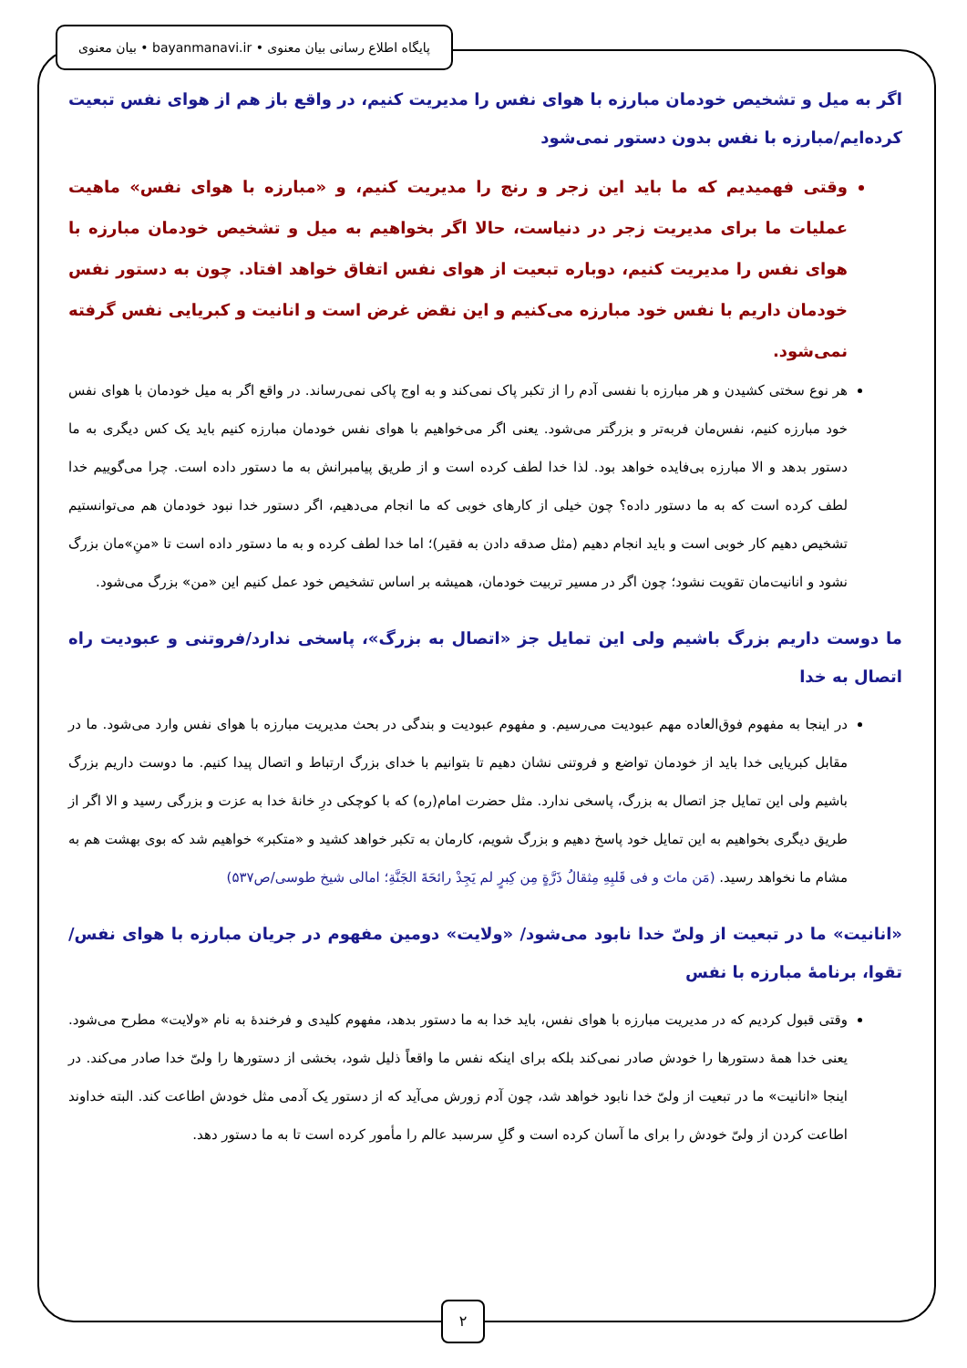پایگاه اطلاع رسانی بیان معنوی • bayanmanavi.ir • بیان معنوی
اگر به میل و تشخیص خودمان مبارزه با هوای نفس را مدیریت کنیم، در واقع باز هم از هوای نفس تبعیت کرده‌ایم/مبارزه با نفس بدون دستور نمی‌شود
وقتی فهمیدیم که ما باید این زجر و رنج را مدیریت کنیم، و «مبارزه با هوای نفس» ماهیت عملیات ما برای مدیریت زجر در دنیاست، حالا اگر بخواهیم به میل و تشخیص خودمان مبارزه با هوای نفس را مدیریت کنیم، دوباره تبعیت از هوای نفس اتفاق خواهد افتاد. چون به دستور نفس خودمان داریم با نفس خود مبارزه می‌کنیم و این نقض غرض است و انانیت و کبریایی نفس گرفته نمی‌شود.
هر نوع سختی کشیدن و هر مبارزه با نفسی آدم را از تکبر پاک نمی‌کند و به اوج پاکی نمی‌رساند. در واقع اگر به میل خودمان با هوای نفس خود مبارزه کنیم، نفس‌مان فربه‌تر و بزرگتر می‌شود. یعنی اگر می‌خواهیم با هوای نفس خودمان مبارزه کنیم باید یک کس دیگری به ما دستور بدهد و الا مبارزه بی‌فایده خواهد بود. لذا خدا لطف کرده است و از طریق پیامبرانش به ما دستور داده است. چرا می‌گوییم خدا لطف کرده است که به ما دستور داده؟ چون خیلی از کارهای خوبی که ما انجام می‌دهیم، اگر دستور خدا نبود خودمان هم می‌توانستیم تشخیص دهیم کار خوبی است و باید انجام دهیم (مثل صدقه دادن به فقیر)؛ اما خدا لطف کرده و به ما دستور داده است تا «منِ»مان بزرگ نشود و انانیت‌مان تقویت نشود؛ چون اگر در مسیر تربیت خودمان، همیشه بر اساس تشخیص خود عمل کنیم این «من» بزرگ می‌شود.
ما دوست داریم بزرگ باشیم ولی این تمایل جز «اتصال به بزرگ»، پاسخی ندارد/فروتنی و عبودیت راه اتصال به خدا
در اینجا به مفهوم فوق‌العاده مهم عبودیت می‌رسیم. و مفهوم عبودیت و بندگی در بحث مدیریت مبارزه با هوای نفس وارد می‌شود. ما در مقابل کبریایی خدا باید از خودمان تواضع و فروتنی نشان دهیم تا بتوانیم با خدای بزرگ ارتباط و اتصال پیدا کنیم. ما دوست داریم بزرگ باشیم ولی این تمایل جز اتصال به بزرگ، پاسخی ندارد. مثل حضرت امام(ره) که با کوچکی درِ خانهٔ خدا به عزت و بزرگی رسید و الا اگر از طریق دیگری بخواهیم به این تمایل خود پاسخ دهیم و بزرگ شویم، کارمان به تکبر خواهد کشید و «متکبر» خواهیم شد که بوی بهشت هم به مشام ما نخواهد رسید. (مَن ماتَ و فی قَلبِهِ مِثقالُ ذَرَّةٍ مِن کِبرٍ لم یَجِدْ رائحَةَ الجَنَّةِ؛ امالی شیخ طوسی/ص۵۳۷)
«انانیت» ما در تبعیت از ولیّ خدا نابود می‌شود/ «ولایت» دومین مفهوم در جریان مبارزه با هوای نفس/تقوا، برنامهٔ مبارزه با نفس
وقتی قبول کردیم که در مدیریت مبارزه با هوای نفس، باید خدا به ما دستور بدهد، مفهوم کلیدی و فرخندهٔ به نام «ولایت» مطرح می‌شود. یعنی خدا همهٔ دستورها را خودش صادر نمی‌کند بلکه برای اینکه نفس ما واقعاً ذلیل شود، بخشی از دستورها را ولیّ خدا صادر می‌کند. در اینجا «انانیت» ما در تبعیت از ولیّ خدا نابود خواهد شد، چون آدم زورش می‌آید که از دستور یک آدمی مثل خودش اطاعت کند. البته خداوند اطاعت کردن از ولیّ خودش را برای ما آسان کرده است و گلِ سرسبد عالم را مأمور کرده است تا به ما دستور دهد.
۲